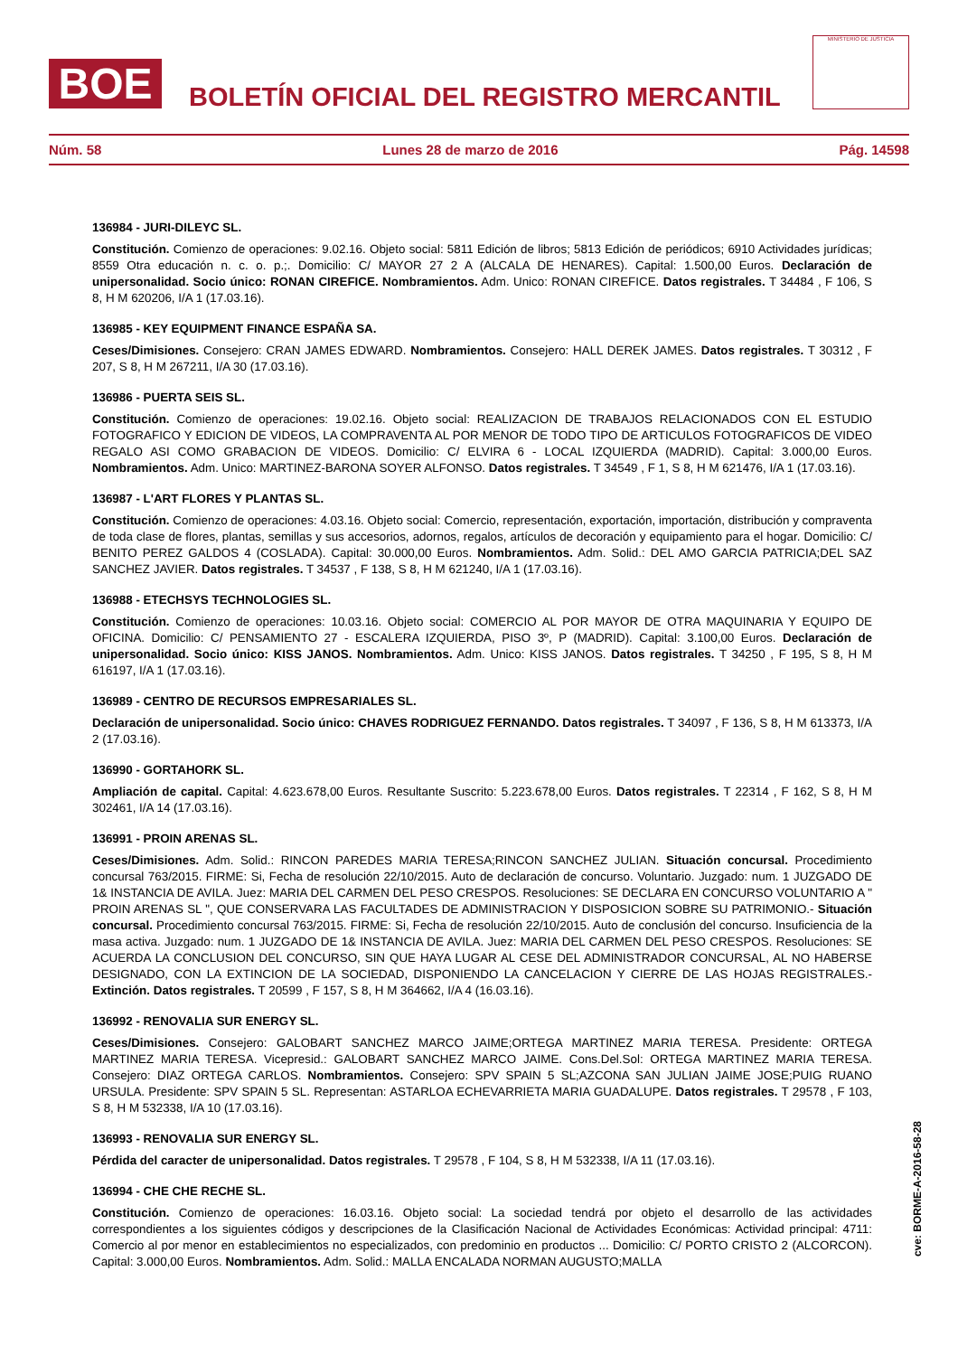BOE
BOLETÍN OFICIAL DEL REGISTRO MERCANTIL
MINISTERIO DE JUSTICIA
Núm. 58 Lunes 28 de marzo de 2016 Pág. 14598
136984 - JURI-DILEYC SL.
Constitución. Comienzo de operaciones: 9.02.16. Objeto social: 5811 Edición de libros; 5813 Edición de periódicos; 6910 Actividades jurídicas; 8559 Otra educación n. c. o. p.;. Domicilio: C/ MAYOR 27 2 A (ALCALA DE HENARES). Capital: 1.500,00 Euros. Declaración de unipersonalidad. Socio único: RONAN CIREFICE. Nombramientos. Adm. Unico: RONAN CIREFICE. Datos registrales. T 34484 , F 106, S 8, H M 620206, I/A 1 (17.03.16).
136985 - KEY EQUIPMENT FINANCE ESPAÑA SA.
Ceses/Dimisiones. Consejero: CRAN JAMES EDWARD. Nombramientos. Consejero: HALL DEREK JAMES. Datos registrales. T 30312 , F 207, S 8, H M 267211, I/A 30 (17.03.16).
136986 - PUERTA SEIS SL.
Constitución. Comienzo de operaciones: 19.02.16. Objeto social: REALIZACION DE TRABAJOS RELACIONADOS CON EL ESTUDIO FOTOGRAFICO Y EDICION DE VIDEOS, LA COMPRAVENTA AL POR MENOR DE TODO TIPO DE ARTICULOS FOTOGRAFICOS DE VIDEO REGALO ASI COMO GRABACION DE VIDEOS. Domicilio: C/ ELVIRA 6 - LOCAL IZQUIERDA (MADRID). Capital: 3.000,00 Euros. Nombramientos. Adm. Unico: MARTINEZ-BARONA SOYER ALFONSO. Datos registrales. T 34549 , F 1, S 8, H M 621476, I/A 1 (17.03.16).
136987 - L'ART FLORES Y PLANTAS SL.
Constitución. Comienzo de operaciones: 4.03.16. Objeto social: Comercio, representación, exportación, importación, distribución y compraventa de toda clase de flores, plantas, semillas y sus accesorios, adornos, regalos, artículos de decoración y equipamiento para el hogar. Domicilio: C/ BENITO PEREZ GALDOS 4 (COSLADA). Capital: 30.000,00 Euros. Nombramientos. Adm. Solid.: DEL AMO GARCIA PATRICIA;DEL SAZ SANCHEZ JAVIER. Datos registrales. T 34537 , F 138, S 8, H M 621240, I/A 1 (17.03.16).
136988 - ETECHSYS TECHNOLOGIES SL.
Constitución. Comienzo de operaciones: 10.03.16. Objeto social: COMERCIO AL POR MAYOR DE OTRA MAQUINARIA Y EQUIPO DE OFICINA. Domicilio: C/ PENSAMIENTO 27 - ESCALERA IZQUIERDA, PISO 3º, P (MADRID). Capital: 3.100,00 Euros. Declaración de unipersonalidad. Socio único: KISS JANOS. Nombramientos. Adm. Unico: KISS JANOS. Datos registrales. T 34250 , F 195, S 8, H M 616197, I/A 1 (17.03.16).
136989 - CENTRO DE RECURSOS EMPRESARIALES SL.
Declaración de unipersonalidad. Socio único: CHAVES RODRIGUEZ FERNANDO. Datos registrales. T 34097 , F 136, S 8, H M 613373, I/A 2 (17.03.16).
136990 - GORTAHORK SL.
Ampliación de capital. Capital: 4.623.678,00 Euros. Resultante Suscrito: 5.223.678,00 Euros. Datos registrales. T 22314 , F 162, S 8, H M 302461, I/A 14 (17.03.16).
136991 - PROIN ARENAS SL.
Ceses/Dimisiones. Adm. Solid.: RINCON PAREDES MARIA TERESA;RINCON SANCHEZ JULIAN. Situación concursal. Procedimiento concursal 763/2015. FIRME: Si, Fecha de resolución 22/10/2015. Auto de declaración de concurso. Voluntario. Juzgado: num. 1 JUZGADO DE 1& INSTANCIA DE AVILA. Juez: MARIA DEL CARMEN DEL PESO CRESPOS. Resoluciones: SE DECLARA EN CONCURSO VOLUNTARIO A " PROIN ARENAS SL ", QUE CONSERVARA LAS FACULTADES DE ADMINISTRACION Y DISPOSICION SOBRE SU PATRIMONIO.- Situación concursal. Procedimiento concursal 763/2015. FIRME: Si, Fecha de resolución 22/10/2015. Auto de conclusión del concurso. Insuficiencia de la masa activa. Juzgado: num. 1 JUZGADO DE 1& INSTANCIA DE AVILA. Juez: MARIA DEL CARMEN DEL PESO CRESPOS. Resoluciones: SE ACUERDA LA CONCLUSION DEL CONCURSO, SIN QUE HAYA LUGAR AL CESE DEL ADMINISTRADOR CONCURSAL, AL NO HABERSE DESIGNADO, CON LA EXTINCION DE LA SOCIEDAD, DISPONIENDO LA CANCELACION Y CIERRE DE LAS HOJAS REGISTRALES.- Extinción. Datos registrales. T 20599 , F 157, S 8, H M 364662, I/A 4 (16.03.16).
136992 - RENOVALIA SUR ENERGY SL.
Ceses/Dimisiones. Consejero: GALOBART SANCHEZ MARCO JAIME;ORTEGA MARTINEZ MARIA TERESA. Presidente: ORTEGA MARTINEZ MARIA TERESA. Vicepresid.: GALOBART SANCHEZ MARCO JAIME. Cons.Del.Sol: ORTEGA MARTINEZ MARIA TERESA. Consejero: DIAZ ORTEGA CARLOS. Nombramientos. Consejero: SPV SPAIN 5 SL;AZCONA SAN JULIAN JAIME JOSE;PUIG RUANO URSULA. Presidente: SPV SPAIN 5 SL. Representan: ASTARLOA ECHEVARRIETA MARIA GUADALUPE. Datos registrales. T 29578 , F 103, S 8, H M 532338, I/A 10 (17.03.16).
136993 - RENOVALIA SUR ENERGY SL.
Pérdida del caracter de unipersonalidad. Datos registrales. T 29578 , F 104, S 8, H M 532338, I/A 11 (17.03.16).
136994 - CHE CHE RECHE SL.
Constitución. Comienzo de operaciones: 16.03.16. Objeto social: La sociedad tendrá por objeto el desarrollo de las actividades correspondientes a los siguientes códigos y descripciones de la Clasificación Nacional de Actividades Económicas: Actividad principal: 4711: Comercio al por menor en establecimientos no especializados, con predominio en productos ... Domicilio: C/ PORTO CRISTO 2 (ALCORCON). Capital: 3.000,00 Euros. Nombramientos. Adm. Solid.: MALLA ENCALADA NORMAN AUGUSTO;MALLA
cve: BORME-A-2016-58-28